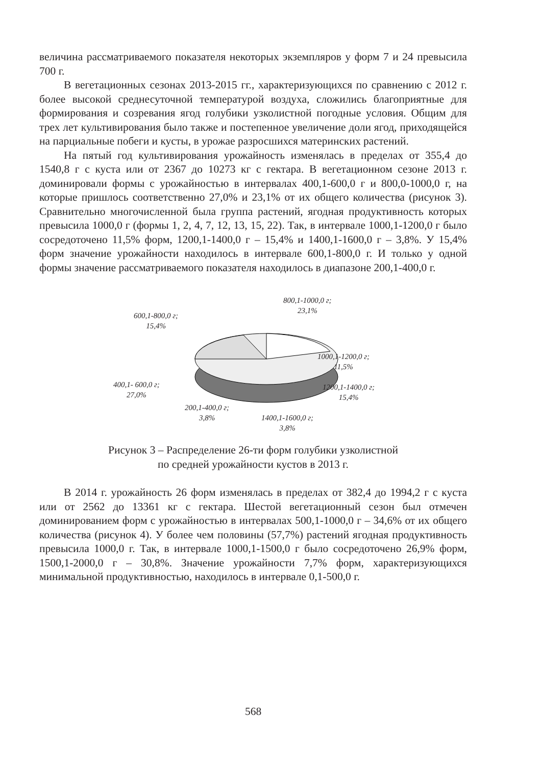величина рассматриваемого показателя некоторых экземпляров у форм 7 и 24 превысила 700 г.
В вегетационных сезонах 2013-2015 гг., характеризующихся по сравнению с 2012 г. более высокой среднесуточной температурой воздуха, сложились благоприятные для формирования и созревания ягод голубики узколистной погодные условия. Общим для трех лет культивирования было также и постепенное увеличение доли ягод, приходящейся на парциальные побеги и кусты, в урожае разросшихся материнских растений.
На пятый год культивирования урожайность изменялась в пределах от 355,4 до 1540,8 г с куста или от 2367 до 10273 кг с гектара. В вегетационном сезоне 2013 г. доминировали формы с урожайностью в интервалах 400,1-600,0 г и 800,0-1000,0 г, на которые пришлось соответственно 27,0% и 23,1% от их общего количества (рисунок 3). Сравнительно многочисленной была группа растений, ягодная продуктивность которых превысила 1000,0 г (формы 1, 2, 4, 7, 12, 13, 15, 22). Так, в интервале 1000,1-1200,0 г было сосредоточено 11,5% форм, 1200,1-1400,0 г – 15,4% и 1400,1-1600,0 г – 3,8%. У 15,4% форм значение урожайности находилось в интервале 600,1-800,0 г. И только у одной формы значение рассматриваемого показателя находилось в диапазоне 200,1-400,0 г.
800,1-1000,0 г;
23,1%
600,1-800,0 г;
15,4%
1000,1-1200,0 г;
11,5%
400,1- 600,0 г;
27,0%
1200,1-1400,0 г;
15,4%
200,1-400,0 г;
3,8%
1400,1-1600,0 г;
3,8%
Рисунок 3 – Распределение 26-ти форм голубики узколистной
по средней урожайности кустов в 2013 г.
В 2014 г. урожайность 26 форм изменялась в пределах от 382,4 до 1994,2 г с куста или от 2562 до 13361 кг с гектара. Шестой вегетационный сезон был отмечен доминированием форм с урожайностью в интервалах 500,1-1000,0 г – 34,6% от их общего количества (рисунок 4). У более чем половины (57,7%) растений ягодная продуктивность превысила 1000,0 г. Так, в интервале 1000,1-1500,0 г было сосредоточено 26,9% форм, 1500,1-2000,0 г – 30,8%. Значение урожайности 7,7% форм, характеризующихся минимальной продуктивностью, находилось в интервале 0,1-500,0 г.
568